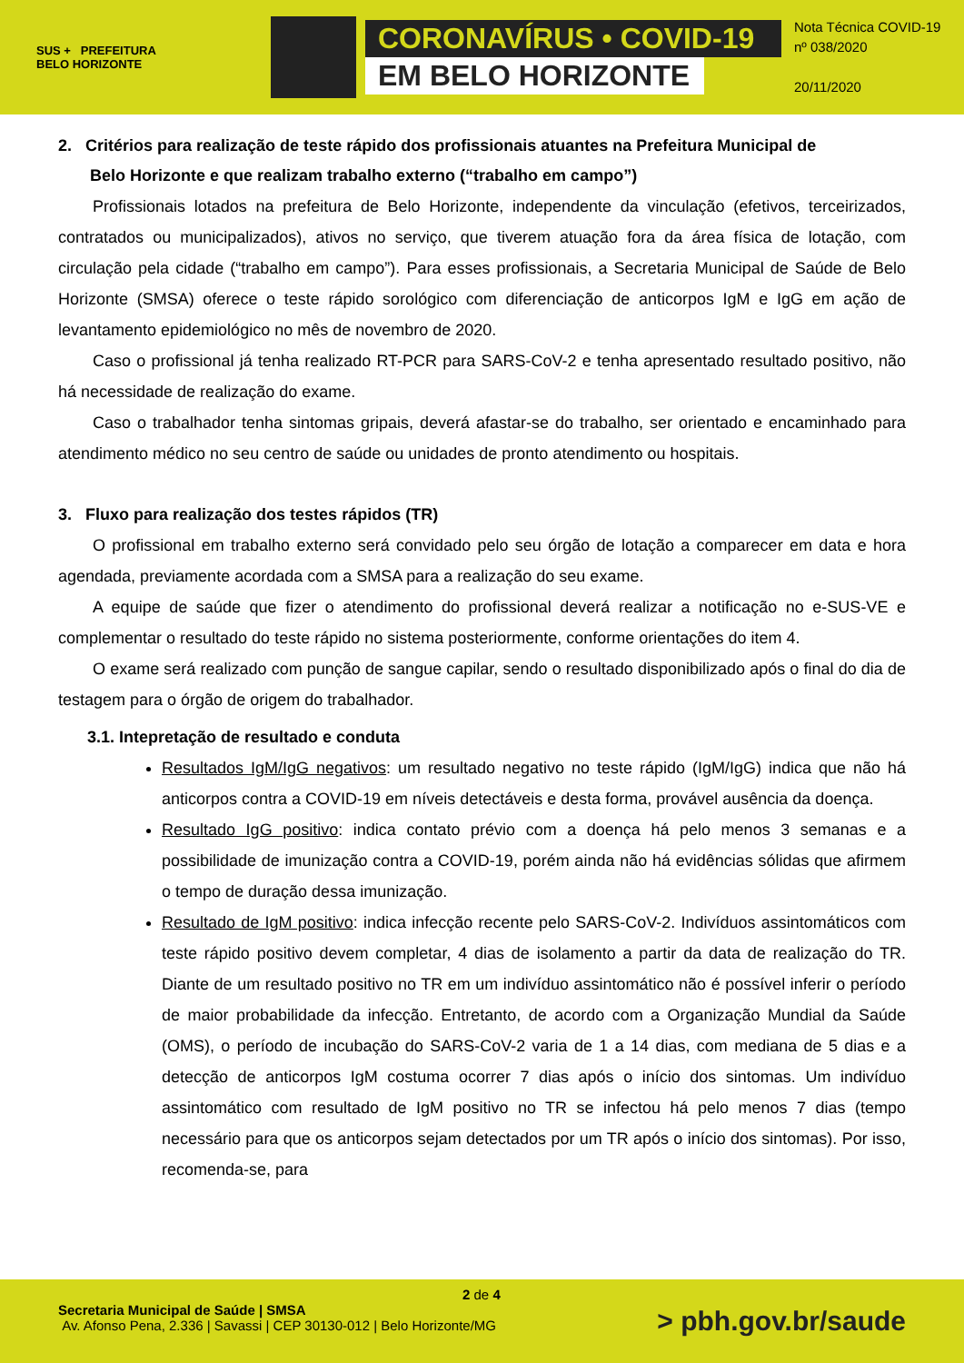SUS + PREFEITURA
BELO HORIZONTE
CORONAVÍRUS • COVID-19
EM BELO HORIZONTE
Nota Técnica COVID-19
nº 038/2020
20/11/2020
2. Critérios para realização de teste rápido dos profissionais atuantes na Prefeitura Municipal de
Belo Horizonte e que realizam trabalho externo (“trabalho em campo”)
Profissionais lotados na prefeitura de Belo Horizonte, independente da vinculação (efetivos, terceirizados, contratados ou municipalizados), ativos no serviço, que tiverem atuação fora da área física de lotação, com circulação pela cidade (“trabalho em campo”). Para esses profissionais, a Secretaria Municipal de Saúde de Belo Horizonte (SMSA) oferece o teste rápido sorológico com diferenciação de anticorpos IgM e IgG em ação de levantamento epidemiológico no mês de novembro de 2020.
Caso o profissional já tenha realizado RT-PCR para SARS-CoV-2 e tenha apresentado resultado positivo, não há necessidade de realização do exame.
Caso o trabalhador tenha sintomas gripais, deverá afastar-se do trabalho, ser orientado e encaminhado para atendimento médico no seu centro de saúde ou unidades de pronto atendimento ou hospitais.
3. Fluxo para realização dos testes rápidos (TR)
O profissional em trabalho externo será convidado pelo seu órgão de lotação a comparecer em data e hora agendada, previamente acordada com a SMSA para a realização do seu exame.
A equipe de saúde que fizer o atendimento do profissional deverá realizar a notificação no e-SUS-VE e complementar o resultado do teste rápido no sistema posteriormente, conforme orientações do item 4.
O exame será realizado com punção de sangue capilar, sendo o resultado disponibilizado após o final do dia de testagem para o órgão de origem do trabalhador.
3.1. Intepretação de resultado e conduta
Resultados IgM/IgG negativos: um resultado negativo no teste rápido (IgM/IgG) indica que não há anticorpos contra a COVID-19 em níveis detectáveis e desta forma, provável ausência da doença.
Resultado IgG positivo: indica contato prévio com a doença há pelo menos 3 semanas e a possibilidade de imunização contra a COVID-19, porém ainda não há evidências sólidas que afirmem o tempo de duração dessa imunização.
Resultado de IgM positivo: indica infecção recente pelo SARS-CoV-2. Indivíduos assintomáticos com teste rápido positivo devem completar, 4 dias de isolamento a partir da data de realização do TR. Diante de um resultado positivo no TR em um indivíduo assintomático não é possível inferir o período de maior probabilidade da infecção. Entretanto, de acordo com a Organização Mundial da Saúde (OMS), o período de incubação do SARS-CoV-2 varia de 1 a 14 dias, com mediana de 5 dias e a detecção de anticorpos IgM costuma ocorrer 7 dias após o início dos sintomas. Um indivíduo assintomático com resultado de IgM positivo no TR se infectou há pelo menos 7 dias (tempo necessário para que os anticorpos sejam detectados por um TR após o início dos sintomas). Por isso, recomenda-se, para
2 de 4
Secretaria Municipal de Saúde | SMSA
Av. Afonso Pena, 2.336 | Savassi | CEP 30130-012 | Belo Horizonte/MG
> pbh.gov.br/saude